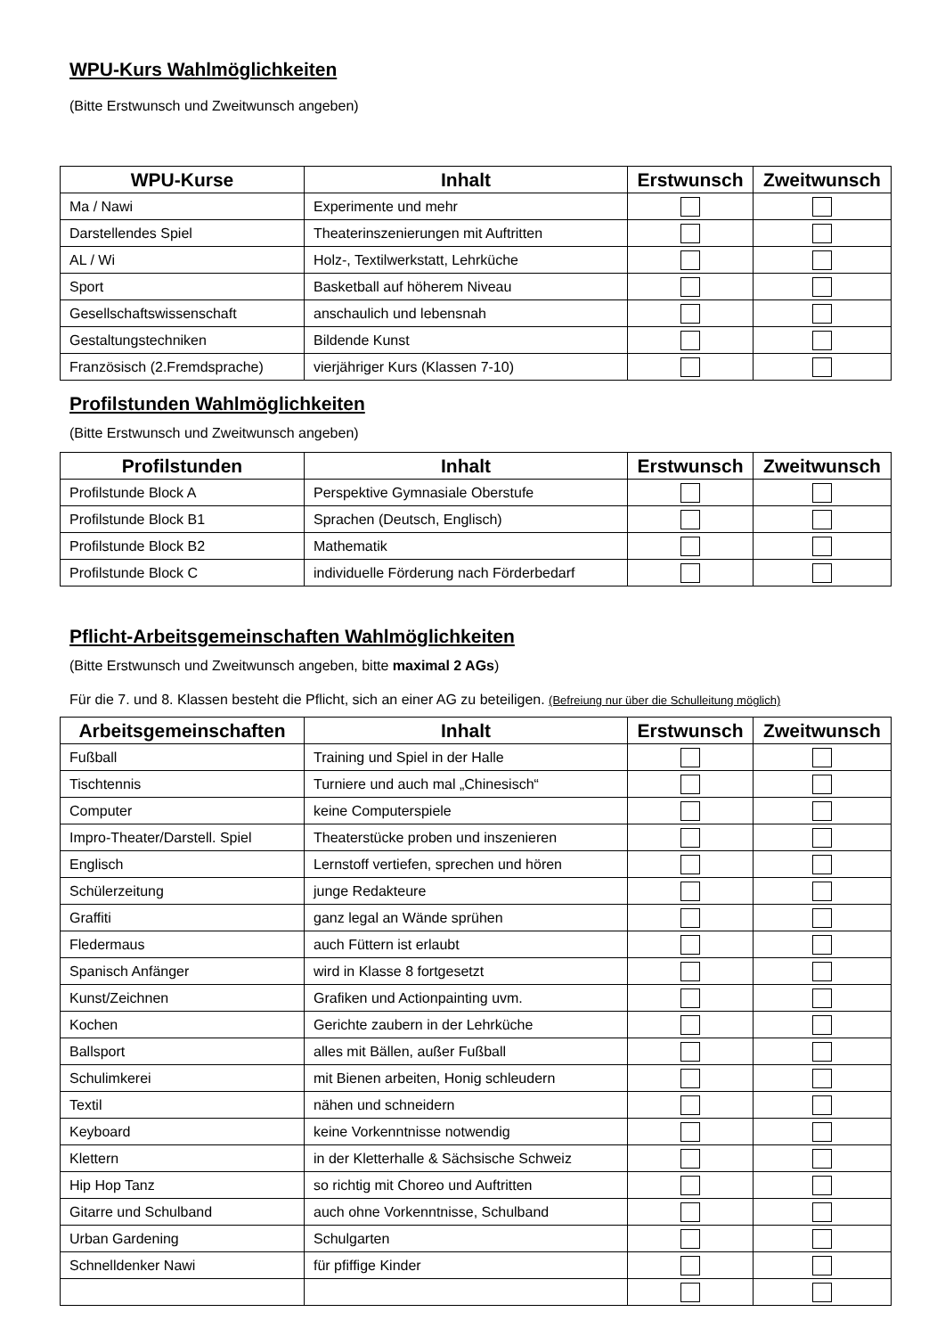WPU-Kurs Wahlmöglichkeiten
(Bitte Erstwunsch und Zweitwunsch angeben)
| WPU-Kurse | Inhalt | Erstwunsch | Zweitwunsch |
| --- | --- | --- | --- |
| Ma / Nawi | Experimente und mehr | | |
| Darstellendes Spiel | Theaterinszenierungen mit Auftritten | | |
| AL / Wi | Holz-, Textilwerkstatt, Lehrküche | | |
| Sport | Basketball auf höherem Niveau | | |
| Gesellschaftswissenschaft | anschaulich und lebensnah | | |
| Gestaltungstechniken | Bildende Kunst | | |
| Französisch (2.Fremdsprache) | vierjähriger Kurs (Klassen 7-10) | | |
Profilstunden Wahlmöglichkeiten
(Bitte Erstwunsch und Zweitwunsch angeben)
| Profilstunden | Inhalt | Erstwunsch | Zweitwunsch |
| --- | --- | --- | --- |
| Profilstunde Block A | Perspektive Gymnasiale Oberstufe | | |
| Profilstunde Block B1 | Sprachen (Deutsch, Englisch) | | |
| Profilstunde Block B2 | Mathematik | | |
| Profilstunde Block C | individuelle Förderung nach Förderbedarf | | |
Pflicht-Arbeitsgemeinschaften Wahlmöglichkeiten
(Bitte Erstwunsch und Zweitwunsch angeben, bitte maximal 2 AGs)
Für die 7. und 8. Klassen besteht die Pflicht, sich an einer AG zu beteiligen. (Befreiung nur über die Schulleitung möglich)
| Arbeitsgemeinschaften | Inhalt | Erstwunsch | Zweitwunsch |
| --- | --- | --- | --- |
| Fußball | Training und Spiel in der Halle | | |
| Tischtennis | Turniere und auch mal „Chinesisch“ | | |
| Computer | keine Computerspiele | | |
| Impro-Theater/Darstell. Spiel | Theaterstücke proben und inszenieren | | |
| Englisch | Lernstoff vertiefen, sprechen und hören | | |
| Schülerzeitung | junge Redakteure | | |
| Graffiti | ganz legal an Wände sprühen | | |
| Fledermaus | auch Füttern ist erlaubt | | |
| Spanisch Anfänger | wird in Klasse 8 fortgesetzt | | |
| Kunst/Zeichnen | Grafiken und Actionpainting uvm. | | |
| Kochen | Gerichte zaubern in der Lehrküche | | |
| Ballsport | alles mit Bällen, außer Fußball | | |
| Schulimkerei | mit Bienen arbeiten, Honig schleudern | | |
| Textil | nähen und schneidern | | |
| Keyboard | keine Vorkenntnisse notwendig | | |
| Klettern | in der Kletterhalle & Sächsische Schweiz | | |
| Hip Hop Tanz | so richtig mit Choreo und Auftritten | | |
| Gitarre und Schulband | auch ohne Vorkenntnisse, Schulband | | |
| Urban Gardening | Schulgarten | | |
| Schnelldenker Nawi | für pfiffige Kinder | | |